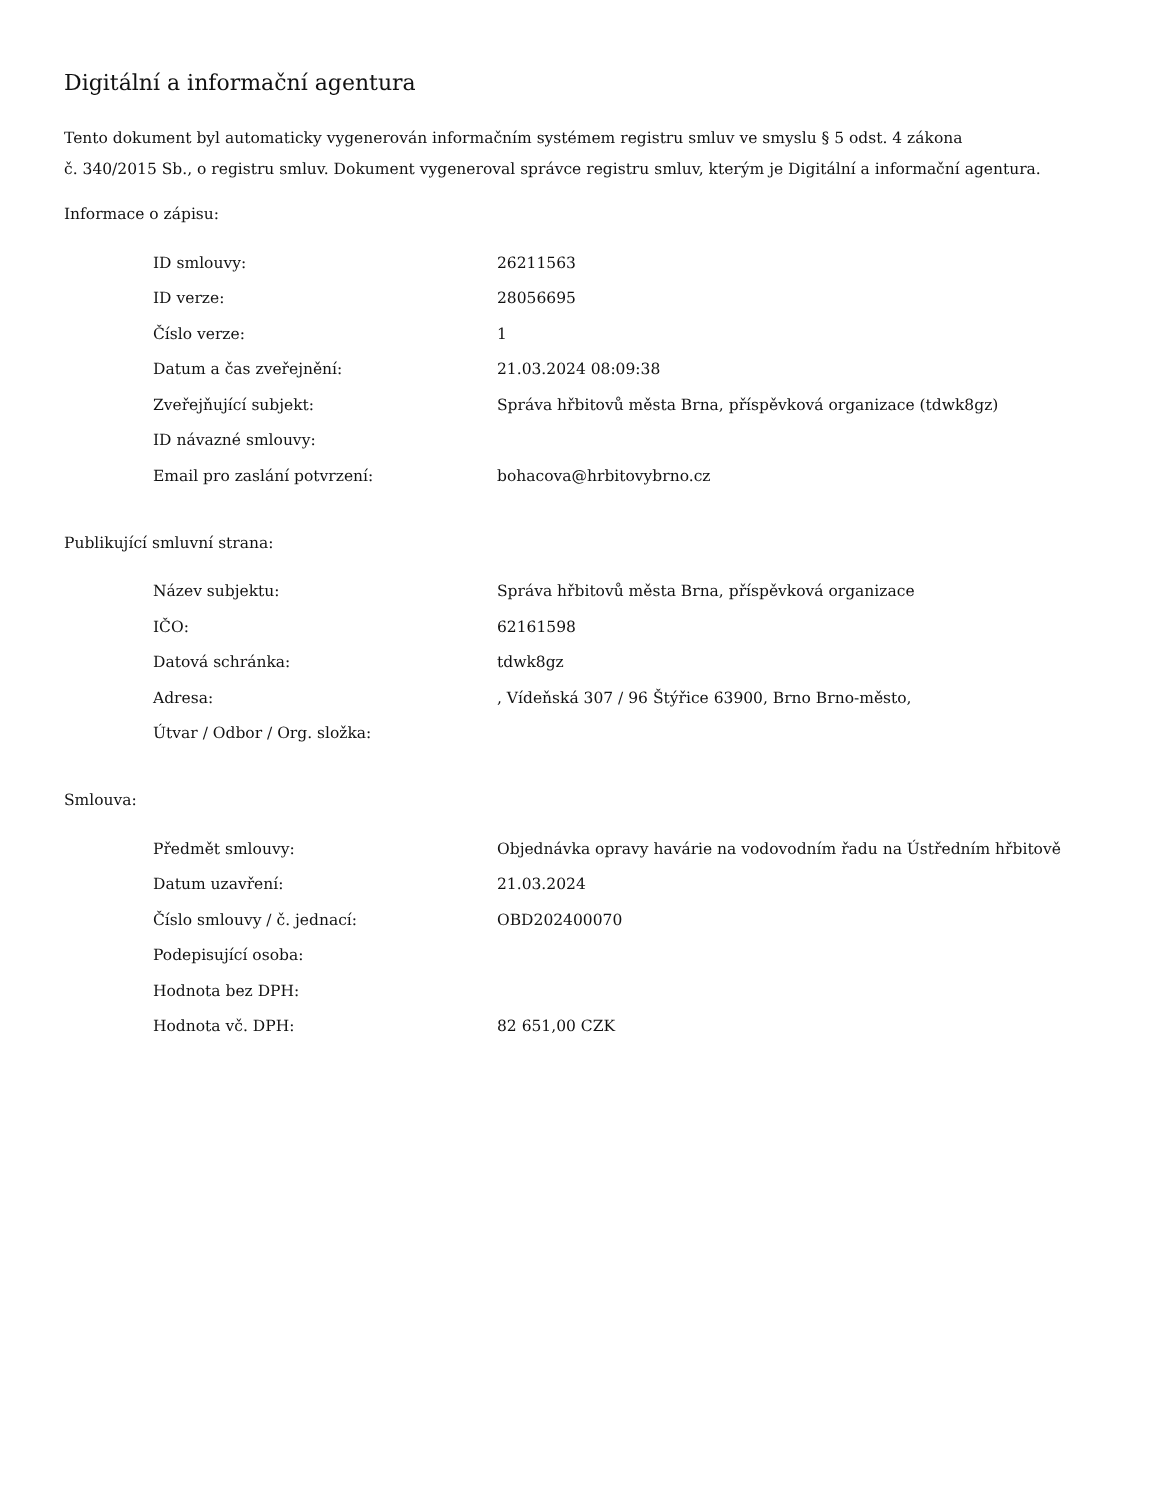Digitální a informační agentura
Tento dokument byl automaticky vygenerován informačním systémem registru smluv ve smyslu § 5 odst. 4 zákona
č. 340/2015 Sb., o registru smluv. Dokument vygeneroval správce registru smluv, kterým je Digitální a informační agentura.
Informace o zápisu:
| ID smlouvy: | 26211563 |
| ID verze: | 28056695 |
| Číslo verze: | 1 |
| Datum a čas zveřejnění: | 21.03.2024 08:09:38 |
| Zveřejňující subjekt: | Správa hřbitovů města Brna, příspěvková organizace (tdwk8gz) |
| ID návazné smlouvy: | |
| Email pro zaslání potvrzení: | bohacova@hrbitovybrno.cz |
Publikující smluvní strana:
| Název subjektu: | Správa hřbitovů města Brna, příspěvková organizace |
| IČO: | 62161598 |
| Datová schránka: | tdwk8gz |
| Adresa: | , Vídeňská 307 / 96 Štýřice 63900, Brno Brno-město, |
| Útvar / Odbor / Org. složka: | |
Smlouva:
| Předmět smlouvy: | Objednávka opravy havárie na vodovodním řadu na Ústředním hřbitově |
| Datum uzavření: | 21.03.2024 |
| Číslo smlouvy / č. jednací: | OBD202400070 |
| Podepisující osoba: | |
| Hodnota bez DPH: | |
| Hodnota vč. DPH: | 82 651,00 CZK |